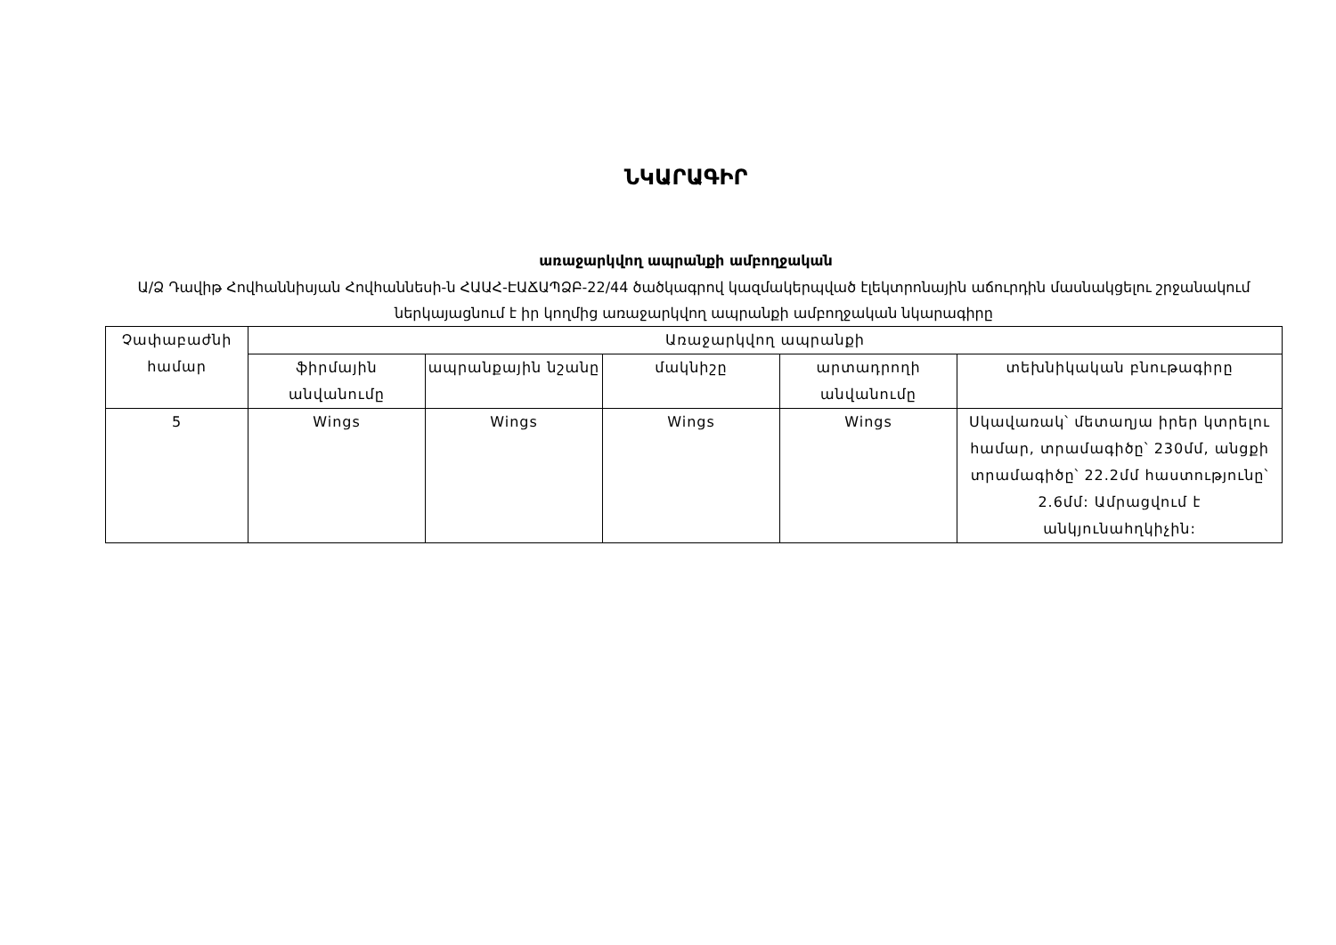ՆԿԱՐԱԳԻՐ
առաջարկվող ապրանքի ամբողջական
Ա/Ձ Դավիթ Հովհաննիսյան Հովհաննեսի-ն ՀԱԱՀ-ԷԱՃԱՊՁԲ-22/44 ծածկագրով կազմակերպված էլեկտրոնային աճուրդին մասնակցելու շրջանակում ներկայացնում է իր կողմից առաջարկվող ապրանքի ամբողջական նկարագիրը
| Չափաբաժնի համար | Առաջարկվող ապրանքի | | | | |
| --- | --- | --- | --- | --- | --- |
| | ֆիրմային անվանումը | ապրանքային նշանը | մակնիշը | արտադրողի անվանումը | տեխնիկական բնութագիրը |
| 5 | Wings | Wings | Wings | Wings | Սկավառակ՝ մետաղյա իրեր կտրելու համար, տրամագիծը՝ 230մմ, անցքի տրամագիծը՝ 22.2մմ հաստությունը՝ 2.6մմ: Ամրացվում է անկյունահղկիչին: |